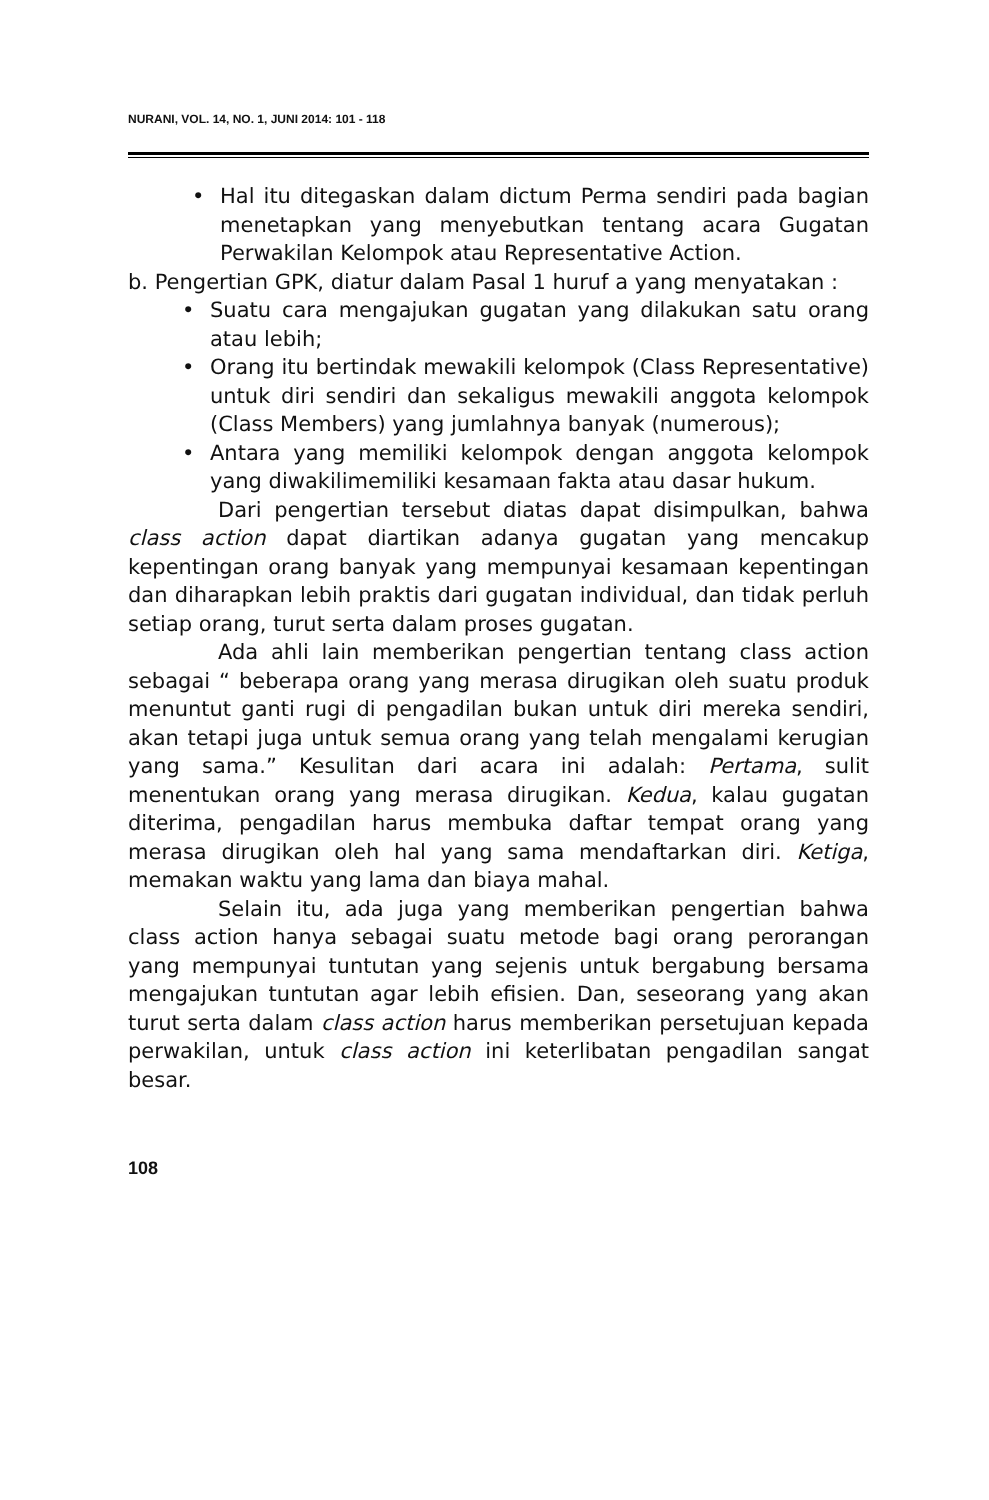NURANI, VOL. 14, NO. 1, JUNI 2014: 101 - 118
• Hal itu ditegaskan dalam dictum Perma sendiri pada bagian menetapkan yang menyebutkan tentang acara Gugatan Perwakilan Kelompok atau Representative Action.
b. Pengertian GPK, diatur dalam Pasal 1 huruf a yang menyatakan :
• Suatu cara mengajukan gugatan yang dilakukan satu orang atau lebih;
• Orang itu bertindak mewakili kelompok (Class Representative) untuk diri sendiri dan sekaligus mewakili anggota kelompok (Class Members) yang jumlahnya banyak (numerous);
• Antara yang memiliki kelompok dengan anggota kelompok yang diwakilimemiliki kesamaan fakta atau dasar hukum.
Dari pengertian tersebut diatas dapat disimpulkan, bahwa class action dapat diartikan adanya gugatan yang mencakup kepentingan orang banyak yang mempunyai kesamaan kepentingan dan diharapkan lebih praktis dari gugatan individual, dan tidak perluh setiap orang, turut serta dalam proses gugatan.
Ada ahli lain memberikan pengertian tentang class action sebagai “ beberapa orang yang merasa dirugikan oleh suatu produk menuntut ganti rugi di pengadilan bukan untuk diri mereka sendiri, akan tetapi juga untuk semua orang yang telah mengalami kerugian yang sama.” Kesulitan dari acara ini adalah: Pertama, sulit menentukan orang yang merasa dirugikan. Kedua, kalau gugatan diterima, pengadilan harus membuka daftar tempat orang yang merasa dirugikan oleh hal yang sama mendaftarkan diri. Ketiga, memakan waktu yang lama dan biaya mahal.
Selain itu, ada juga yang memberikan pengertian bahwa class action hanya sebagai suatu metode bagi orang perorangan yang mempunyai tuntutan yang sejenis untuk bergabung bersama mengajukan tuntutan agar lebih efisien. Dan, seseorang yang akan turut serta dalam class action harus memberikan persetujuan kepada perwakilan, untuk class action ini keterlibatan pengadilan sangat besar.
108